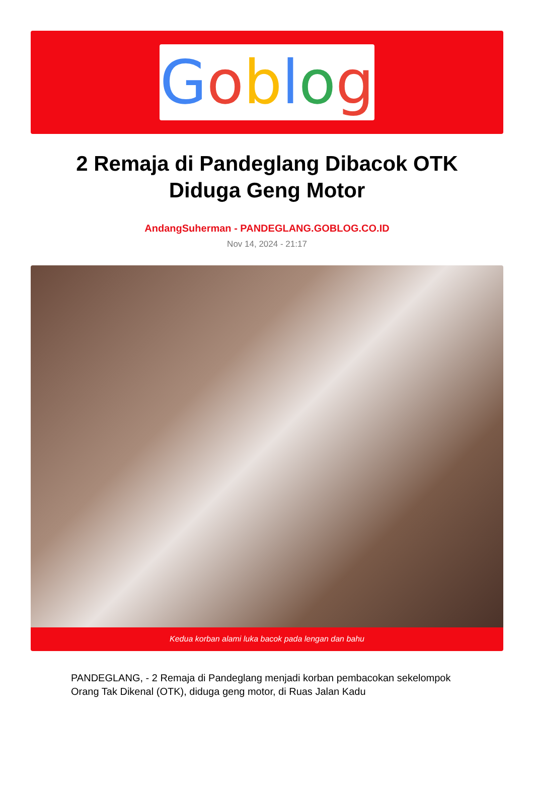Goblog
2 Remaja di Pandeglang Dibacok OTK Diduga Geng Motor
AndangSuherman - PANDEGLANG.GOBLOG.CO.ID
Nov 14, 2024 - 21:17
Kedua korban alami luka bacok pada lengan dan bahu
PANDEGLANG, - 2 Remaja di Pandeglang menjadi korban pembacokan sekelompok Orang Tak Dikenal (OTK), diduga geng motor, di Ruas Jalan Kadu